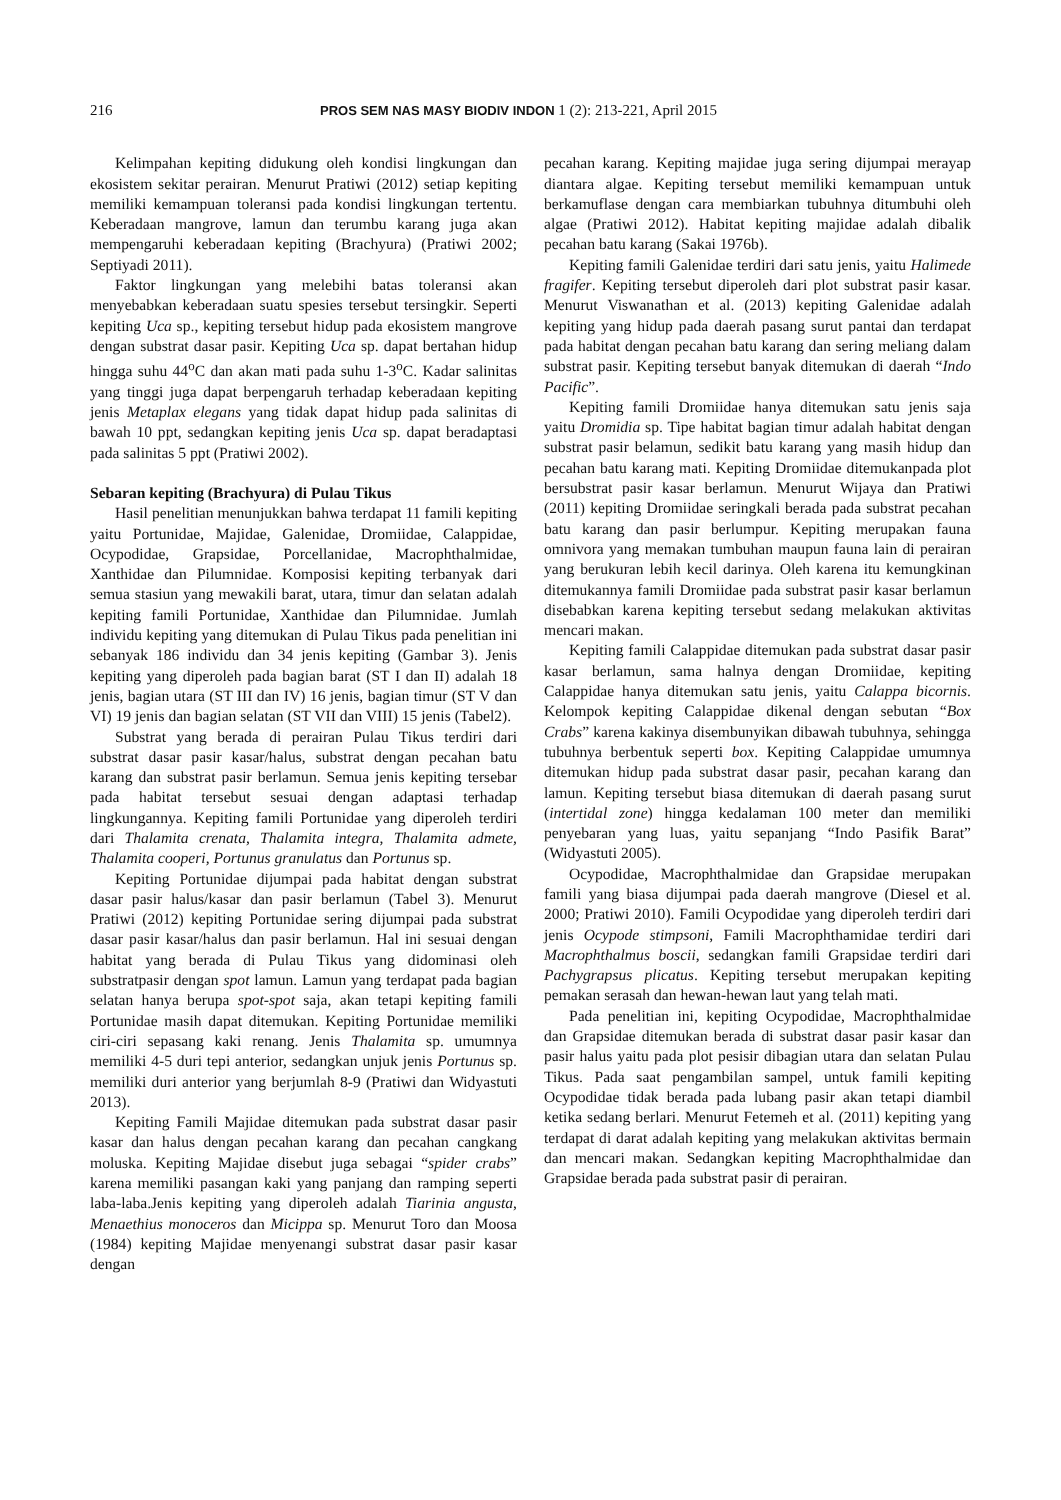216 PROS SEM NAS MASY BIODIV INDON 1 (2): 213-221, April 2015
Kelimpahan kepiting didukung oleh kondisi lingkungan dan ekosistem sekitar perairan. Menurut Pratiwi (2012) setiap kepiting memiliki kemampuan toleransi pada kondisi lingkungan tertentu. Keberadaan mangrove, lamun dan terumbu karang juga akan mempengaruhi keberadaan kepiting (Brachyura) (Pratiwi 2002; Septiyadi 2011).
Faktor lingkungan yang melebihi batas toleransi akan menyebabkan keberadaan suatu spesies tersebut tersingkir. Seperti kepiting Uca sp., kepiting tersebut hidup pada ekosistem mangrove dengan substrat dasar pasir. Kepiting Uca sp. dapat bertahan hidup hingga suhu 44<sup>o</sup>C dan akan mati pada suhu 1-3<sup>o</sup>C. Kadar salinitas yang tinggi juga dapat berpengaruh terhadap keberadaan kepiting jenis Metaplax elegans yang tidak dapat hidup pada salinitas di bawah 10 ppt, sedangkan kepiting jenis Uca sp. dapat beradaptasi pada salinitas 5 ppt (Pratiwi 2002).
Sebaran kepiting (Brachyura) di Pulau Tikus
Hasil penelitian menunjukkan bahwa terdapat 11 famili kepiting yaitu Portunidae, Majidae, Galenidae, Dromiidae, Calappidae, Ocypodidae, Grapsidae, Porcellanidae, Macrophthalmidae, Xanthidae dan Pilumnidae. Komposisi kepiting terbanyak dari semua stasiun yang mewakili barat, utara, timur dan selatan adalah kepiting famili Portunidae, Xanthidae dan Pilumnidae. Jumlah individu kepiting yang ditemukan di Pulau Tikus pada penelitian ini sebanyak 186 individu dan 34 jenis kepiting (Gambar 3). Jenis kepiting yang diperoleh pada bagian barat (ST I dan II) adalah 18 jenis, bagian utara (ST III dan IV) 16 jenis, bagian timur (ST V dan VI) 19 jenis dan bagian selatan (ST VII dan VIII) 15 jenis (Tabel2).
Substrat yang berada di perairan Pulau Tikus terdiri dari substrat dasar pasir kasar/halus, substrat dengan pecahan batu karang dan substrat pasir berlamun. Semua jenis kepiting tersebar pada habitat tersebut sesuai dengan adaptasi terhadap lingkungannya. Kepiting famili Portunidae yang diperoleh terdiri dari Thalamita crenata, Thalamita integra, Thalamita admete, Thalamita cooperi, Portunus granulatus dan Portunus sp.
Kepiting Portunidae dijumpai pada habitat dengan substrat dasar pasir halus/kasar dan pasir berlamun (Tabel 3). Menurut Pratiwi (2012) kepiting Portunidae sering dijumpai pada substrat dasar pasir kasar/halus dan pasir berlamun. Hal ini sesuai dengan habitat yang berada di Pulau Tikus yang didominasi oleh substratpasir dengan spot lamun. Lamun yang terdapat pada bagian selatan hanya berupa spot-spot saja, akan tetapi kepiting famili Portunidae masih dapat ditemukan. Kepiting Portunidae memiliki ciri-ciri sepasang kaki renang. Jenis Thalamita sp. umumnya memiliki 4-5 duri tepi anterior, sedangkan unjuk jenis Portunus sp. memiliki duri anterior yang berjumlah 8-9 (Pratiwi dan Widyastuti 2013).
Kepiting Famili Majidae ditemukan pada substrat dasar pasir kasar dan halus dengan pecahan karang dan pecahan cangkang moluska. Kepiting Majidae disebut juga sebagai “spider crabs” karena memiliki pasangan kaki yang panjang dan ramping seperti laba-laba.Jenis kepiting yang diperoleh adalah Tiarinia angusta, Menaethius monoceros dan Micippa sp. Menurut Toro dan Moosa (1984) kepiting Majidae menyenangi substrat dasar pasir kasar dengan
pecahan karang. Kepiting majidae juga sering dijumpai merayap diantara algae. Kepiting tersebut memiliki kemampuan untuk berkamuflase dengan cara membiarkan tubuhnya ditumbuhi oleh algae (Pratiwi 2012). Habitat kepiting majidae adalah dibalik pecahan batu karang (Sakai 1976b).
Kepiting famili Galenidae terdiri dari satu jenis, yaitu Halimede fragifer. Kepiting tersebut diperoleh dari plot substrat pasir kasar. Menurut Viswanathan et al. (2013) kepiting Galenidae adalah kepiting yang hidup pada daerah pasang surut pantai dan terdapat pada habitat dengan pecahan batu karang dan sering meliang dalam substrat pasir. Kepiting tersebut banyak ditemukan di daerah “Indo Pacific”.
Kepiting famili Dromiidae hanya ditemukan satu jenis saja yaitu Dromidia sp. Tipe habitat bagian timur adalah habitat dengan substrat pasir belamun, sedikit batu karang yang masih hidup dan pecahan batu karang mati. Kepiting Dromiidae ditemukanpada plot bersubstrat pasir kasar berlamun. Menurut Wijaya dan Pratiwi (2011) kepiting Dromiidae seringkali berada pada substrat pecahan batu karang dan pasir berlumpur. Kepiting merupakan fauna omnivora yang memakan tumbuhan maupun fauna lain di perairan yang berukuran lebih kecil darinya. Oleh karena itu kemungkinan ditemukannya famili Dromiidae pada substrat pasir kasar berlamun disebabkan karena kepiting tersebut sedang melakukan aktivitas mencari makan.
Kepiting famili Calappidae ditemukan pada substrat dasar pasir kasar berlamun, sama halnya dengan Dromiidae, kepiting Calappidae hanya ditemukan satu jenis, yaitu Calappa bicornis. Kelompok kepiting Calappidae dikenal dengan sebutan “Box Crabs” karena kakinya disembunyikan dibawah tubuhnya, sehingga tubuhnya berbentuk seperti box. Kepiting Calappidae umumnya ditemukan hidup pada substrat dasar pasir, pecahan karang dan lamun. Kepiting tersebut biasa ditemukan di daerah pasang surut (intertidal zone) hingga kedalaman 100 meter dan memiliki penyebaran yang luas, yaitu sepanjang “Indo Pasifik Barat” (Widyastuti 2005).
Ocypodidae, Macrophthalmidae dan Grapsidae merupakan famili yang biasa dijumpai pada daerah mangrove (Diesel et al. 2000; Pratiwi 2010). Famili Ocypodidae yang diperoleh terdiri dari jenis Ocypode stimpsoni, Famili Macrophthamidae terdiri dari Macrophthalmus boscii, sedangkan famili Grapsidae terdiri dari Pachygrapsus plicatus. Kepiting tersebut merupakan kepiting pemakan serasah dan hewan-hewan laut yang telah mati.
Pada penelitian ini, kepiting Ocypodidae, Macrophthalmidae dan Grapsidae ditemukan berada di substrat dasar pasir kasar dan pasir halus yaitu pada plot pesisir dibagian utara dan selatan Pulau Tikus. Pada saat pengambilan sampel, untuk famili kepiting Ocypodidae tidak berada pada lubang pasir akan tetapi diambil ketika sedang berlari. Menurut Fetemeh et al. (2011) kepiting yang terdapat di darat adalah kepiting yang melakukan aktivitas bermain dan mencari makan. Sedangkan kepiting Macrophthalmidae dan Grapsidae berada pada substrat pasir di perairan.